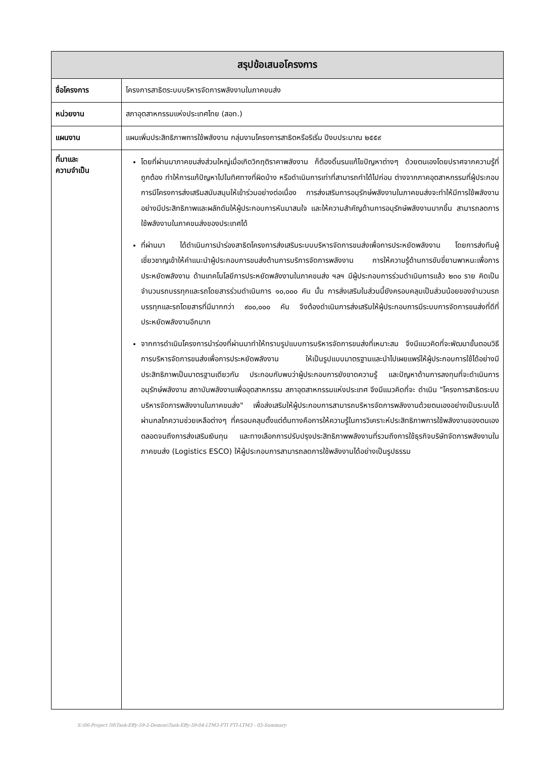| สรุปข้อเสนอโครงการ | |
| --- | --- |
| ชื่อโครงการ | โครงการสาธิตระบบบริหารจัดการพลังงานในภาคขนส่ง |
| หน่วยงาน | สภาอุตสาหกรรมแห่งประเทศไทย (สอท.) |
| แผนงาน | แผนเพิ่มประสิทธิภาพการใช้พลังงาน กลุ่มงานโครงการสาธิตหรือริเริ่ม ปีงบประมาณ ๒๕๕๙ |
| ที่มาและ ความจำเป็น | โดยที่ผ่านมาภาคขนส่งส่วนใหญ่เมื่อเกิดวิกฤติราคาพลังงาน ก็ต้องดิ้นรนแก้ไขปัญหาต่างๆ ด้วยตนเองโดยปราศจากความรู้ที่ถูกต้อง ทำให้การแก้ปัญหาไปในทิศทางที่ผิดบ้าง หรือดำเนินการเท่าที่สามารถทำได้ไปก่อน ต่างจากภาคอุตสาหกรรมที่ผู้ประกอบการมีโครงการส่งเสริมสนับสนุนให้เข้าร่วมอย่างต่อเนื่อง การส่งเสริมการอนุรักษ์พลังงานในภาคขนส่งจะทำให้มีการใช้พลังงานอย่างมีประสิทธิภาพและผลักดันให้ผู้ประกอบการหันมาสนใจ และให้ความสำคัญด้านการอนุรักษ์พลังงานมากขึ้น สามารถลดการใช้พลังงานในภาคขนส่งของประเทศได้ ที่ผ่านมา ได้ดำเนินการนำร่องสาธิตโครงการส่งเสริมระบบบริหารจัดการขนส่งเพื่อการประหยัดพลังงาน โดยการส่งทีมผู้เชี่ยวชาญเข้าให้คำแนะนำผู้ประกอบการขนส่งด้านการบริการจัดการพลังงาน การให้ความรู้ด้านการขับขี่ยานพาหนะเพื่อการประหยัดพลังงาน ด้านเทคโนโลยีการประหยัดพลังงานในภาคขนส่ง ฯลฯ มีผู้ประกอบการร่วมดำเนินการแล้ว ๒๓๐ ราย คิดเป็นจำนวนรถบรรทุกและรถโดยสารร่วมดำเนินการ ๑๐,๐๐๐ คัน นั้น การส่งเสริมในส่วนนี้ยังครอบคลุมเป็นส่วนน้อยของจำนวนรถบรรทุกและรถโดยสารที่มีมากกว่า ๙๐๐,๐๐๐ คัน จึงต้องดำเนินการส่งเสริมให้ผู้ประกอบการมีระบบการจัดการขนส่งที่ดีที่ประหยัดพลังงานอีกมาก จากการดำเนินโครงการนำร่องที่ผ่านมาทำให้ทราบรูปแบบการบริหารจัดการขนส่งที่เหมาะสม จึงมีแนวคิดที่จะพัฒนาขั้นตอนวิธีการบริหารจัดการขนส่งเพื่อการประหยัดพลังงาน ให้เป็นรูปแบบมาตรฐานและนำไปเผยแพร่ให้ผู้ประกอบการใช้ได้อย่างมีประสิทธิภาพเป็นมาตรฐานเดียวกัน ประกอบกับพบว่าผู้ประกอบการยังขาดความรู้ และปัญหาด้านการลงทุนที่จะดำเนินการอนุรักษ์พลังงาน สถาบันพลังงานเพื่ออุตสาหกรรม สภาอุตสาหกรรมแห่งประเทศ จึงมีแนวคิดที่จะ ดำเนิน "โครงการสาธิตระบบบริหารจัดการพลังงานในภาคขนส่ง" เพื่อส่งเสริมให้ผู้ประกอบการสามารถบริหารจัดการพลังงานด้วยตนเองอย่างเป็นระบบได้ ผ่านกลไกความช่วยเหลือต่างๆ ที่ครอบคลุมตั้งแต่ต้นทางคือการให้ความรู้ในการวิเคราะห์ประสิทธิภาพการใช้พลังงานของตนเองตลอดจนถึงการส่งเสริมเงินทุน และทางเลือกการปรับปรุงประสิทธิภาพพลังงานที่รวมถึงการใช้ธุรกิจบริษัทจัดการพลังงานในภาคขนส่ง (Logistics ESCO) ให้ผู้ประกอบการสามารถลดการใช้พลังงานได้อย่างเป็นรูปธรรม |
S:\06-Project 59\Task-Effy-59-2-Demon\Task-Effy-59-04-LTM3-FTI FTI-LTM3 - 05-Summary